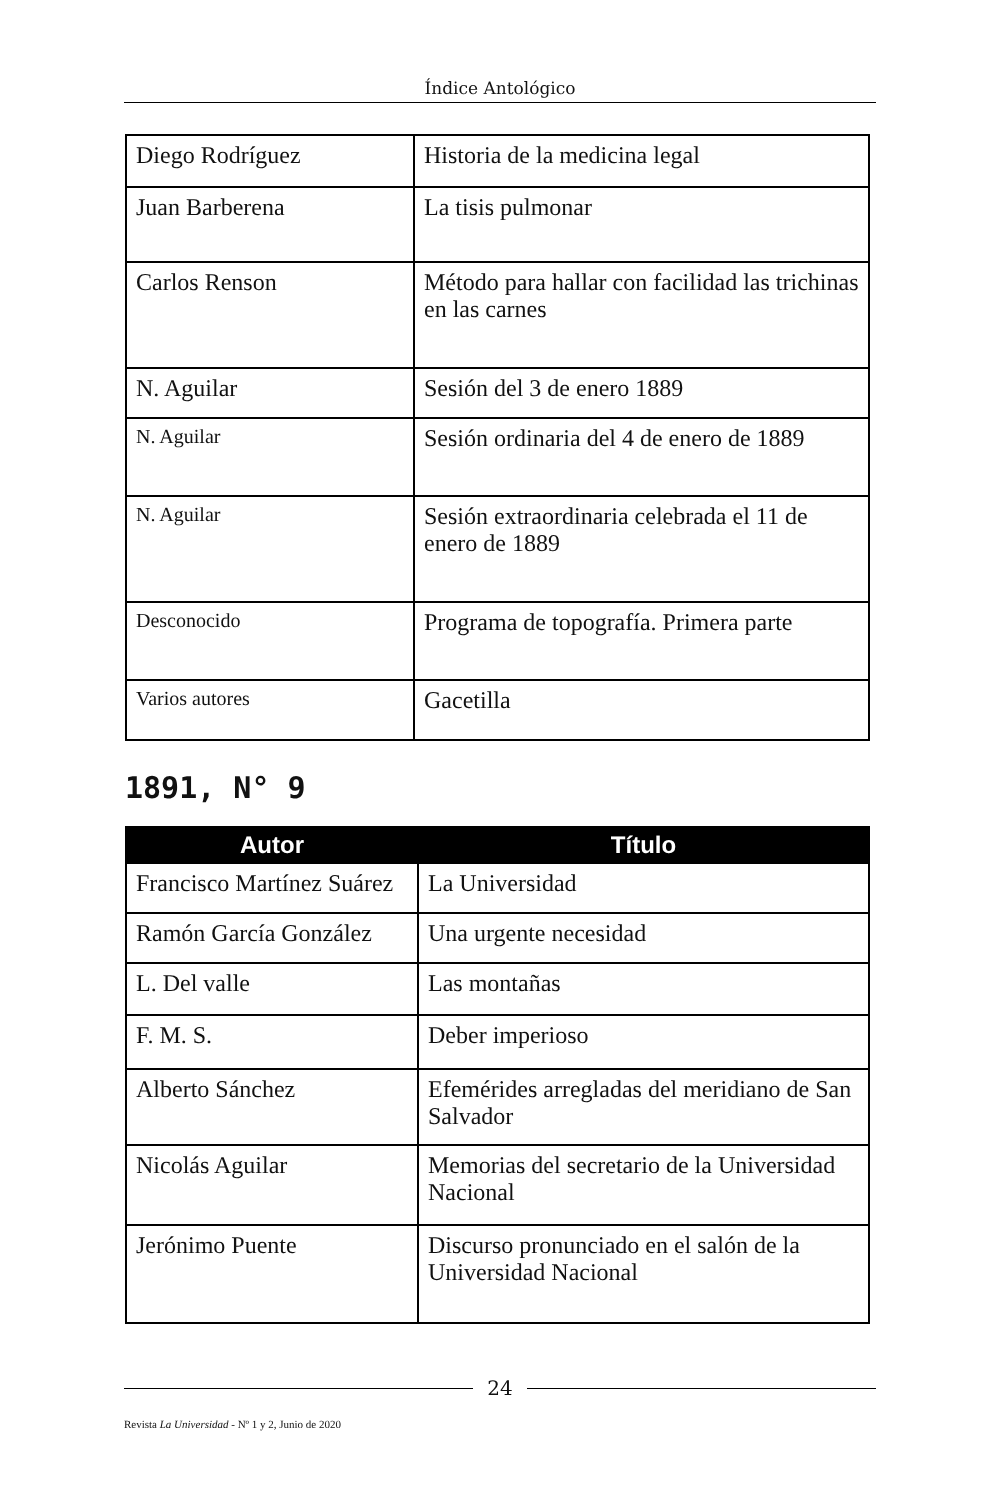Índice Antológico
| Diego Rodríguez | Historia de la medicina legal |
| Juan Barberena | La tisis pulmonar |
| Carlos Renson | Método para hallar con facilidad las trichinas en las carnes |
| N. Aguilar | Sesión del 3 de enero 1889 |
| N. Aguilar | Sesión ordinaria del 4 de enero de 1889 |
| N. Aguilar | Sesión extraordinaria celebrada el 11 de enero de 1889 |
| Desconocido | Programa de topografía. Primera parte |
| Varios autores | Gacetilla |
1891, N° 9
| Autor | Título |
| --- | --- |
| Francisco Martínez Suárez | La Universidad |
| Ramón García González | Una urgente necesidad |
| L. Del valle | Las montañas |
| F. M. S. | Deber imperioso |
| Alberto Sánchez | Efemérides arregladas del meridiano de San Salvador |
| Nicolás Aguilar | Memorias del secretario de la Universidad Nacional |
| Jerónimo Puente | Discurso pronunciado en el salón de la Universidad Nacional |
24
Revista La Universidad - Nº 1 y 2, Junio de 2020